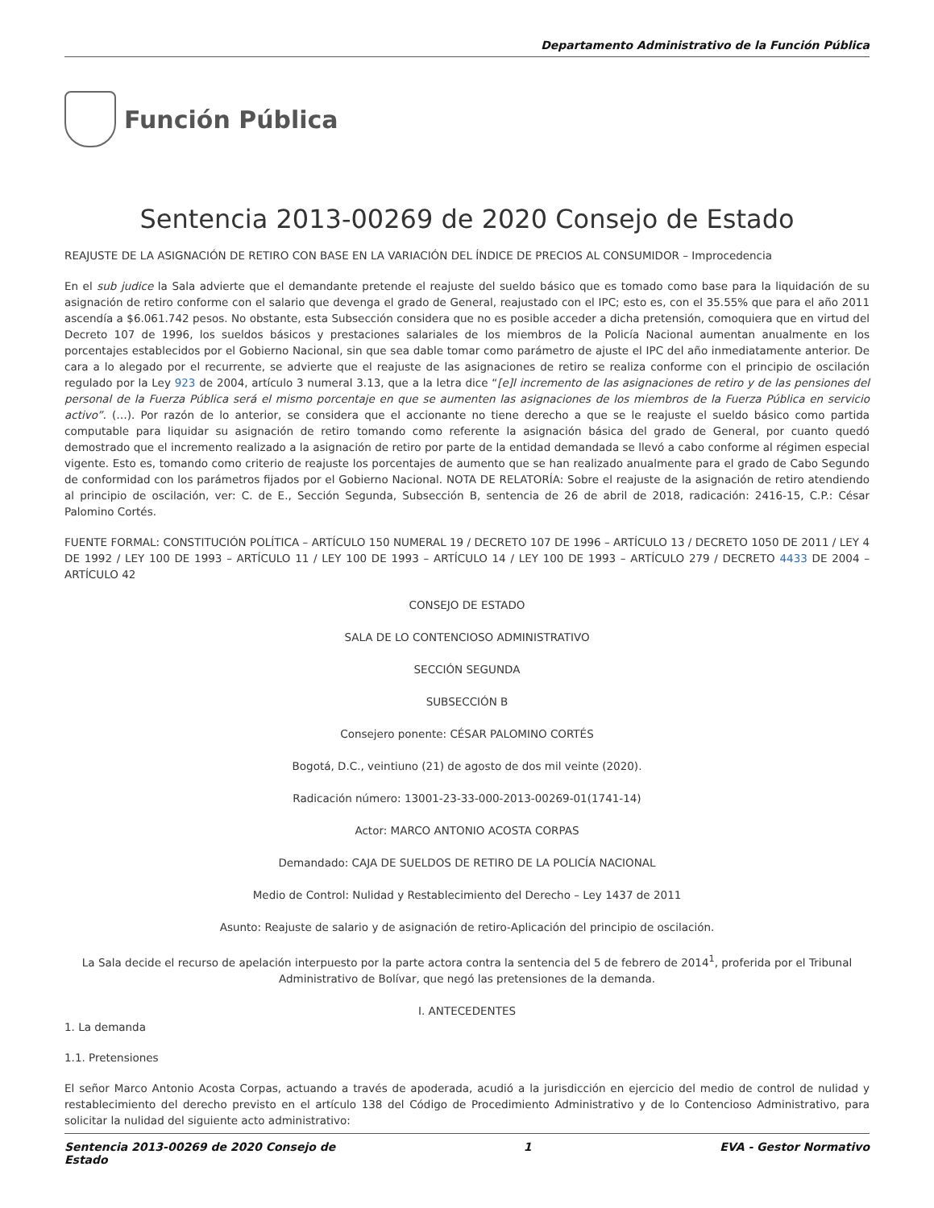Departamento Administrativo de la Función Pública
Función Pública
Sentencia 2013-00269 de 2020 Consejo de Estado
REAJUSTE DE LA ASIGNACIÓN DE RETIRO CON BASE EN LA VARIACIÓN DEL ÍNDICE DE PRECIOS AL CONSUMIDOR – Improcedencia
En el sub judice la Sala advierte que el demandante pretende el reajuste del sueldo básico que es tomado como base para la liquidación de su asignación de retiro conforme con el salario que devenga el grado de General, reajustado con el IPC; esto es, con el 35.55% que para el año 2011 ascendía a $6.061.742 pesos. No obstante, esta Subsección considera que no es posible acceder a dicha pretensión, comoquiera que en virtud del Decreto 107 de 1996, los sueldos básicos y prestaciones salariales de los miembros de la Policía Nacional aumentan anualmente en los porcentajes establecidos por el Gobierno Nacional, sin que sea dable tomar como parámetro de ajuste el IPC del año inmediatamente anterior. De cara a lo alegado por el recurrente, se advierte que el reajuste de las asignaciones de retiro se realiza conforme con el principio de oscilación regulado por la Ley 923 de 2004, artículo 3 numeral 3.13, que a la letra dice “[e]l incremento de las asignaciones de retiro y de las pensiones del personal de la Fuerza Pública será el mismo porcentaje en que se aumenten las asignaciones de los miembros de la Fuerza Pública en servicio activo”. (…). Por razón de lo anterior, se considera que el accionante no tiene derecho a que se le reajuste el sueldo básico como partida computable para liquidar su asignación de retiro tomando como referente la asignación básica del grado de General, por cuanto quedó demostrado que el incremento realizado a la asignación de retiro por parte de la entidad demandada se llevó a cabo conforme al régimen especial vigente. Esto es, tomando como criterio de reajuste los porcentajes de aumento que se han realizado anualmente para el grado de Cabo Segundo de conformidad con los parámetros fijados por el Gobierno Nacional. NOTA DE RELATORÍA: Sobre el reajuste de la asignación de retiro atendiendo al principio de oscilación, ver: C. de E., Sección Segunda, Subsección B, sentencia de 26 de abril de 2018, radicación: 2416-15, C.P.: César Palomino Cortés.
FUENTE FORMAL: CONSTITUCIÓN POLÍTICA – ARTÍCULO 150 NUMERAL 19 / DECRETO 107 DE 1996 – ARTÍCULO 13 / DECRETO 1050 DE 2011 / LEY 4 DE 1992 / LEY 100 DE 1993 – ARTÍCULO 11 / LEY 100 DE 1993 – ARTÍCULO 14 / LEY 100 DE 1993 – ARTÍCULO 279 / DECRETO 4433 DE 2004 – ARTÍCULO 42
CONSEJO DE ESTADO
SALA DE LO CONTENCIOSO ADMINISTRATIVO
SECCIÓN SEGUNDA
SUBSECCIÓN B
Consejero ponente: CÉSAR PALOMINO CORTÉS
Bogotá, D.C., veintiuno (21) de agosto de dos mil veinte (2020).
Radicación número: 13001-23-33-000-2013-00269-01(1741-14)
Actor: MARCO ANTONIO ACOSTA CORPAS
Demandado: CAJA DE SUELDOS DE RETIRO DE LA POLICÍA NACIONAL
Medio de Control: Nulidad y Restablecimiento del Derecho – Ley 1437 de 2011
Asunto: Reajuste de salario y de asignación de retiro-Aplicación del principio de oscilación.
La Sala decide el recurso de apelación interpuesto por la parte actora contra la sentencia del 5 de febrero de 2014<sup>1</sup>, proferida por el Tribunal Administrativo de Bolívar, que negó las pretensiones de la demanda.
I. ANTECEDENTES
1. La demanda
1.1. Pretensiones
El señor Marco Antonio Acosta Corpas, actuando a través de apoderada, acudió a la jurisdicción en ejercicio del medio de control de nulidad y restablecimiento del derecho previsto en el artículo 138 del Código de Procedimiento Administrativo y de lo Contencioso Administrativo, para solicitar la nulidad del siguiente acto administrativo:
Sentencia 2013-00269 de 2020 Consejo de
Estado 1 EVA - Gestor Normativo